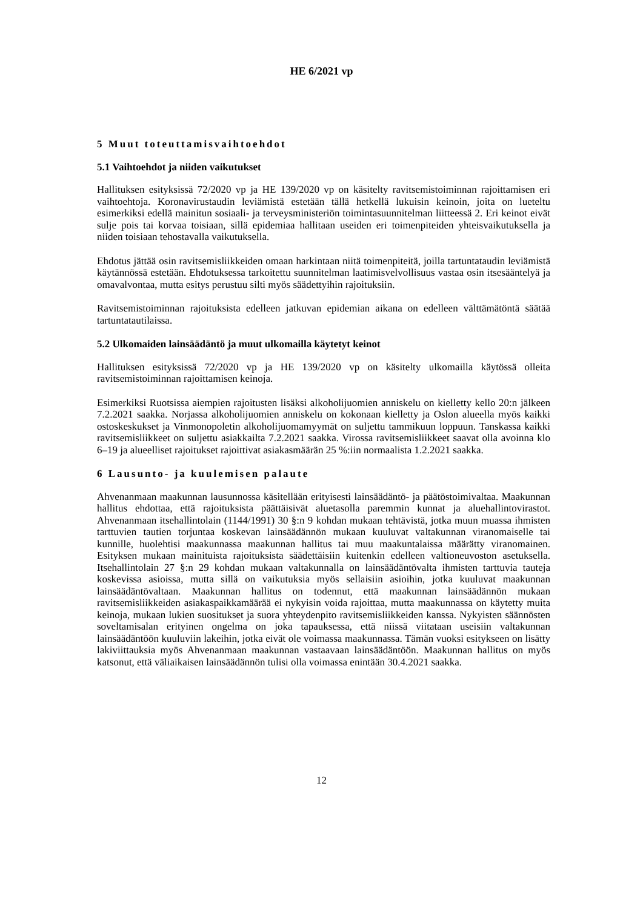HE 6/2021 vp
5 Muut toteuttamisvaihtoehdot
5.1 Vaihtoehdot ja niiden vaikutukset
Hallituksen esityksissä 72/2020 vp ja HE 139/2020 vp on käsitelty ravitsemistoiminnan rajoittamisen eri vaihtoehtoja. Koronavirustaudin leviämistä estetään tällä hetkellä lukuisin keinoin, joita on lueteltu esimerkiksi edellä mainitun sosiaali- ja terveysministeriön toimintasuunnitelman liitteessä 2. Eri keinot eivät sulje pois tai korvaa toisiaan, sillä epidemiaa hallitaan useiden eri toimenpiteiden yhteisvaikutuksella ja niiden toisiaan tehostavalla vaikutuksella.
Ehdotus jättää osin ravitsemisliikkeiden omaan harkintaan niitä toimenpiteitä, joilla tartuntataudin leviämistä käytännössä estetään. Ehdotuksessa tarkoitettu suunnitelman laatimisvelvollisuus vastaa osin itsesääntelyä ja omavalvontaa, mutta esitys perustuu silti myös säädettyihin rajoituksiin.
Ravitsemistoiminnan rajoituksista edelleen jatkuvan epidemian aikana on edelleen välttämätöntä säätää tartuntatautilaissa.
5.2 Ulkomaiden lainsäädäntö ja muut ulkomailla käytetyt keinot
Hallituksen esityksissä 72/2020 vp ja HE 139/2020 vp on käsitelty ulkomailla käytössä olleita ravitsemistoiminnan rajoittamisen keinoja.
Esimerkiksi Ruotsissa aiempien rajoitusten lisäksi alkoholijuomien anniskelu on kielletty kello 20:n jälkeen 7.2.2021 saakka. Norjassa alkoholijuomien anniskelu on kokonaan kielletty ja Oslon alueella myös kaikki ostoskeskukset ja Vinmonopoletin alkoholijuomamyymät on suljettu tammikuun loppuun. Tanskassa kaikki ravitsemisliikkeet on suljettu asiakkailta 7.2.2021 saakka. Virossa ravitsemisliikkeet saavat olla avoinna klo 6–19 ja alueelliset rajoitukset rajoittivat asiakasmäärän 25 %:iin normaalista 1.2.2021 saakka.
6 Lausunto- ja kuulemisen palaute
Ahvenanmaan maakunnan lausunnossa käsitellään erityisesti lainsäädäntö- ja päätöstoimivaltaa. Maakunnan hallitus ehdottaa, että rajoituksista päättäisivät aluetasolla paremmin kunnat ja aluehallintovirastot. Ahvenanmaan itsehallintolain (1144/1991) 30 §:n 9 kohdan mukaan tehtävistä, jotka muun muassa ihmisten tarttuvien tautien torjuntaa koskevan lainsäädännön mukaan kuuluvat valtakunnan viranomaiselle tai kunnille, huolehtisi maakunnassa maakunnan hallitus tai muu maakuntalaissa määrätty viranomainen. Esityksen mukaan mainituista rajoituksista säädettäisiin kuitenkin edelleen valtioneuvoston asetuksella. Itsehallintolain 27 §:n 29 kohdan mukaan valtakunnalla on lainsäädäntövalta ihmisten tarttuvia tauteja koskevissa asioissa, mutta sillä on vaikutuksia myös sellaisiin asioihin, jotka kuuluvat maakunnan lainsäädäntövaltaan. Maakunnan hallitus on todennut, että maakunnan lainsäädännön mukaan ravitsemisliikkeiden asiakaspaikkamäärää ei nykyisin voida rajoittaa, mutta maakunnassa on käytetty muita keinoja, mukaan lukien suositukset ja suora yhteydenpito ravitsemisliikkeiden kanssa. Nykyisten säännösten soveltamisalan erityinen ongelma on joka tapauksessa, että niissä viitataan useisiin valtakunnan lainsäädäntöön kuuluviin lakeihin, jotka eivät ole voimassa maakunnassa. Tämän vuoksi esitykseen on lisätty lakiviittauksia myös Ahvenanmaan maakunnan vastaavaan lainsäädäntöön. Maakunnan hallitus on myös katsonut, että väliaikaisen lainsäädännön tulisi olla voimassa enintään 30.4.2021 saakka.
12